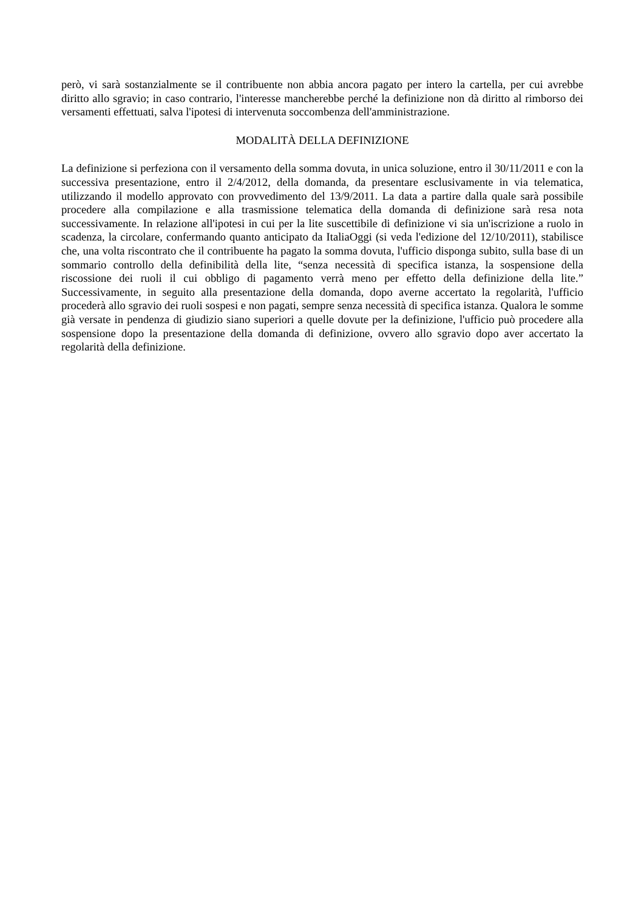però, vi sarà sostanzialmente se il contribuente non abbia ancora pagato per intero la cartella, per cui avrebbe diritto allo sgravio; in caso contrario, l'interesse mancherebbe perché la definizione non dà diritto al rimborso dei versamenti effettuati, salva l'ipotesi di intervenuta soccombenza dell'amministrazione.
MODALITÀ DELLA DEFINIZIONE
La definizione si perfeziona con il versamento della somma dovuta, in unica soluzione, entro il 30/11/2011 e con la successiva presentazione, entro il 2/4/2012, della domanda, da presentare esclusivamente in via telematica, utilizzando il modello approvato con provvedimento del 13/9/2011. La data a partire dalla quale sarà possibile procedere alla compilazione e alla trasmissione telematica della domanda di definizione sarà resa nota successivamente. In relazione all'ipotesi in cui per la lite suscettibile di definizione vi sia un'iscrizione a ruolo in scadenza, la circolare, confermando quanto anticipato da ItaliaOggi (si veda l'edizione del 12/10/2011), stabilisce che, una volta riscontrato che il contribuente ha pagato la somma dovuta, l'ufficio disponga subito, sulla base di un sommario controllo della definibilità della lite, “senza necessità di specifica istanza, la sospensione della riscossione dei ruoli il cui obbligo di pagamento verrà meno per effetto della definizione della lite.” Successivamente, in seguito alla presentazione della domanda, dopo averne accertato la regolarità, l'ufficio procederà allo sgravio dei ruoli sospesi e non pagati, sempre senza necessità di specifica istanza. Qualora le somme già versate in pendenza di giudizio siano superiori a quelle dovute per la definizione, l'ufficio può procedere alla sospensione dopo la presentazione della domanda di definizione, ovvero allo sgravio dopo aver accertato la regolarità della definizione.